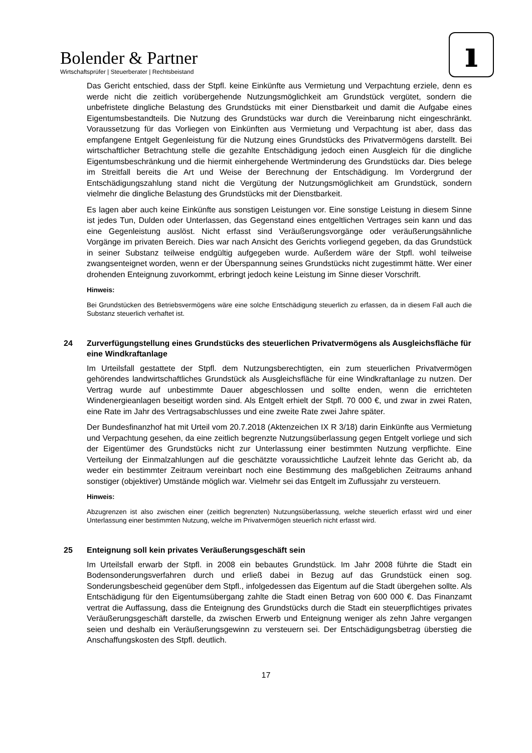Bolender & Partner
Wirtschaftsprüfer | Steuerberater | Rechtsbeistand
ı
Das Gericht entschied, dass der Stpfl. keine Einkünfte aus Vermietung und Verpachtung erziele, denn es werde nicht die zeitlich vorübergehende Nutzungsmöglichkeit am Grundstück vergütet, sondern die unbefristete dingliche Belastung des Grundstücks mit einer Dienstbarkeit und damit die Aufgabe eines Eigentumsbestandteils. Die Nutzung des Grundstücks war durch die Vereinbarung nicht eingeschränkt. Voraussetzung für das Vorliegen von Einkünften aus Vermietung und Verpachtung ist aber, dass das empfangene Entgelt Gegenleistung für die Nutzung eines Grundstücks des Privatvermögens darstellt. Bei wirtschaftlicher Betrachtung stelle die gezahlte Entschädigung jedoch einen Ausgleich für die dingliche Eigentumsbeschränkung und die hiermit einhergehende Wertminderung des Grundstücks dar. Dies belege im Streitfall bereits die Art und Weise der Berechnung der Entschädigung. Im Vordergrund der Entschädigungszahlung stand nicht die Vergütung der Nutzungsmöglichkeit am Grundstück, sondern vielmehr die dingliche Belastung des Grundstücks mit der Dienstbarkeit.
Es lagen aber auch keine Einkünfte aus sonstigen Leistungen vor. Eine sonstige Leistung in diesem Sinne ist jedes Tun, Dulden oder Unterlassen, das Gegenstand eines entgeltlichen Vertrages sein kann und das eine Gegenleistung auslöst. Nicht erfasst sind Veräußerungsvorgänge oder veräußerungsähnliche Vorgänge im privaten Bereich. Dies war nach Ansicht des Gerichts vorliegend gegeben, da das Grundstück in seiner Substanz teilweise endgültig aufgegeben wurde. Außerdem wäre der Stpfl. wohl teilweise zwangsenteignet worden, wenn er der Überspannung seines Grundstücks nicht zugestimmt hätte. Wer einer drohenden Enteignung zuvorkommt, erbringt jedoch keine Leistung im Sinne dieser Vorschrift.
Hinweis:
Bei Grundstücken des Betriebsvermögens wäre eine solche Entschädigung steuerlich zu erfassen, da in diesem Fall auch die Substanz steuerlich verhaftet ist.
24 Zurverfügungstellung eines Grundstücks des steuerlichen Privatvermögens als Ausgleichsfläche für eine Windkraftanlage
Im Urteilsfall gestattete der Stpfl. dem Nutzungsberechtigten, ein zum steuerlichen Privatvermögen gehörendes landwirtschaftliches Grundstück als Ausgleichsfläche für eine Windkraftanlage zu nutzen. Der Vertrag wurde auf unbestimmte Dauer abgeschlossen und sollte enden, wenn die errichteten Windenergieanlagen beseitigt worden sind. Als Entgelt erhielt der Stpfl. 70 000 €, und zwar in zwei Raten, eine Rate im Jahr des Vertragsabschlusses und eine zweite Rate zwei Jahre später.
Der Bundesfinanzhof hat mit Urteil vom 20.7.2018 (Aktenzeichen IX R 3/18) darin Einkünfte aus Vermietung und Verpachtung gesehen, da eine zeitlich begrenzte Nutzungsüberlassung gegen Entgelt vorliege und sich der Eigentümer des Grundstücks nicht zur Unterlassung einer bestimmten Nutzung verpflichte. Eine Verteilung der Einmalzahlungen auf die geschätzte voraussichtliche Laufzeit lehnte das Gericht ab, da weder ein bestimmter Zeitraum vereinbart noch eine Bestimmung des maßgeblichen Zeitraums anhand sonstiger (objektiver) Umstände möglich war. Vielmehr sei das Entgelt im Zuflussjahr zu versteuern.
Hinweis:
Abzugrenzen ist also zwischen einer (zeitlich begrenzten) Nutzungsüberlassung, welche steuerlich erfasst wird und einer Unterlassung einer bestimmten Nutzung, welche im Privatvermögen steuerlich nicht erfasst wird.
25 Enteignung soll kein privates Veräußerungsgeschäft sein
Im Urteilsfall erwarb der Stpfl. in 2008 ein bebautes Grundstück. Im Jahr 2008 führte die Stadt ein Bodensonderungsverfahren durch und erließ dabei in Bezug auf das Grundstück einen sog. Sonderungsbescheid gegenüber dem Stpfl., infolgedessen das Eigentum auf die Stadt übergehen sollte. Als Entschädigung für den Eigentumsübergang zahlte die Stadt einen Betrag von 600 000 €. Das Finanzamt vertrat die Auffassung, dass die Enteignung des Grundstücks durch die Stadt ein steuerpflichtiges privates Veräußerungsgeschäft darstelle, da zwischen Erwerb und Enteignung weniger als zehn Jahre vergangen seien und deshalb ein Veräußerungsgewinn zu versteuern sei. Der Entschädigungsbetrag überstieg die Anschaffungskosten des Stpfl. deutlich.
17